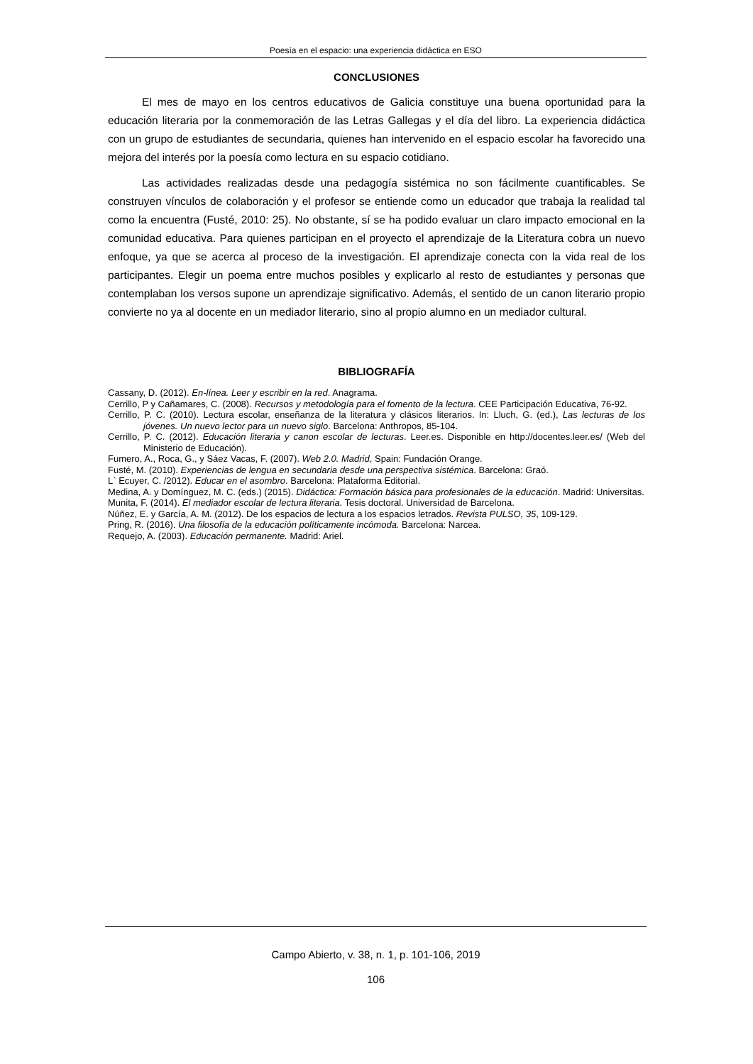Poesía en el espacio: una experiencia didáctica en ESO
CONCLUSIONES
El mes de mayo en los centros educativos de Galicia constituye una buena oportunidad para la educación literaria por la conmemoración de las Letras Gallegas y el día del libro. La experiencia didáctica con un grupo de estudiantes de secundaria, quienes han intervenido en el espacio escolar ha favorecido una mejora del interés por la poesía como lectura en su espacio cotidiano.
Las actividades realizadas desde una pedagogía sistémica no son fácilmente cuantificables. Se construyen vínculos de colaboración y el profesor se entiende como un educador que trabaja la realidad tal como la encuentra (Fusté, 2010: 25). No obstante, sí se ha podido evaluar un claro impacto emocional en la comunidad educativa. Para quienes participan en el proyecto el aprendizaje de la Literatura cobra un nuevo enfoque, ya que se acerca al proceso de la investigación. El aprendizaje conecta con la vida real de los participantes. Elegir un poema entre muchos posibles y explicarlo al resto de estudiantes y personas que contemplaban los versos supone un aprendizaje significativo. Además, el sentido de un canon literario propio convierte no ya al docente en un mediador literario, sino al propio alumno en un mediador cultural.
BIBLIOGRAFÍA
Cassany, D. (2012). En-línea. Leer y escribir en la red. Anagrama.
Cerrillo, P y Cañamares, C. (2008). Recursos y metodología para el fomento de la lectura. CEE Participación Educativa, 76-92.
Cerrillo, P. C. (2010). Lectura escolar, enseñanza de la literatura y clásicos literarios. In: Lluch, G. (ed.), Las lecturas de los jóvenes. Un nuevo lector para un nuevo siglo. Barcelona: Anthropos, 85-104.
Cerrillo, P. C. (2012). Educación literaria y canon escolar de lecturas. Leer.es. Disponible en http://docentes.leer.es/ (Web del Ministerio de Educación).
Fumero, A., Roca, G., y Sáez Vacas, F. (2007). Web 2.0. Madrid, Spain: Fundación Orange.
Fusté, M. (2010). Experiencias de lengua en secundaria desde una perspectiva sistémica. Barcelona: Graó.
L` Ecuyer, C. /2012). Educar en el asombro. Barcelona: Plataforma Editorial.
Medina, A. y Domínguez, M. C. (eds.) (2015). Didáctica: Formación básica para profesionales de la educación. Madrid: Universitas.
Munita, F. (2014). El mediador escolar de lectura literaria. Tesis doctoral. Universidad de Barcelona.
Núñez, E. y García, A. M. (2012). De los espacios de lectura a los espacios letrados. Revista PULSO, 35, 109-129.
Pring, R. (2016). Una filosofía de la educación políticamente incómoda. Barcelona: Narcea.
Requejo, A. (2003). Educación permanente. Madrid: Ariel.
Campo Abierto, v. 38, n. 1, p. 101-106, 2019
106